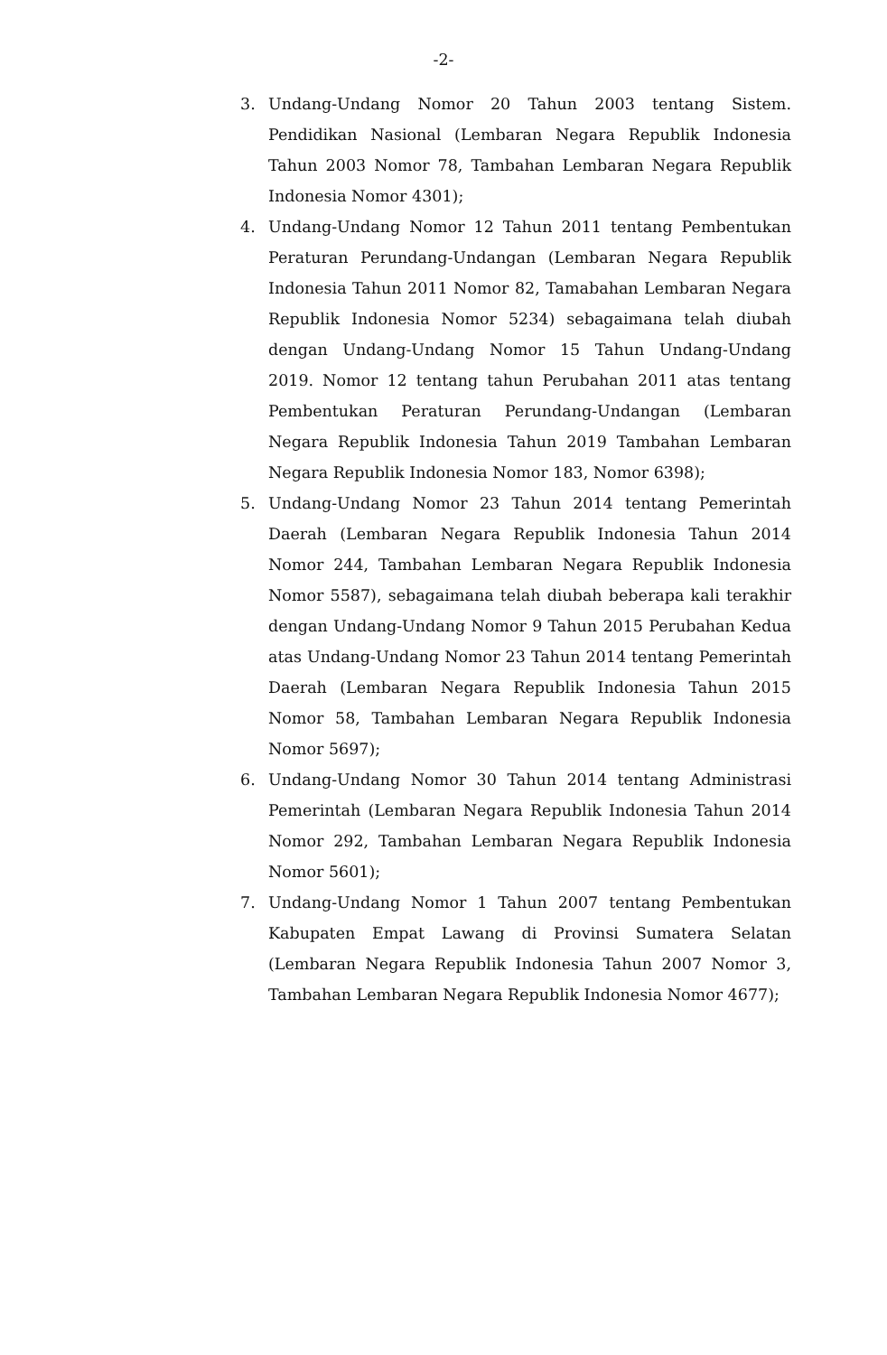-2-
3. Undang-Undang Nomor 20 Tahun 2003 tentang Sistem. Pendidikan Nasional (Lembaran Negara Republik Indonesia Tahun 2003 Nomor 78, Tambahan Lembaran Negara Republik Indonesia Nomor 4301);
4. Undang-Undang Nomor 12 Tahun 2011 tentang Pembentukan Peraturan Perundang-Undangan (Lembaran Negara Republik Indonesia Tahun 2011 Nomor 82, Tamabahan Lembaran Negara Republik Indonesia Nomor 5234) sebagaimana telah diubah dengan Undang-Undang Nomor 15 Tahun Undang-Undang 2019. Nomor 12 tentang tahun Perubahan 2011 atas tentang Pembentukan Peraturan Perundang-Undangan (Lembaran Negara Republik Indonesia Tahun 2019 Tambahan Lembaran Negara Republik Indonesia Nomor 183, Nomor 6398);
5. Undang-Undang Nomor 23 Tahun 2014 tentang Pemerintah Daerah (Lembaran Negara Republik Indonesia Tahun 2014 Nomor 244, Tambahan Lembaran Negara Republik Indonesia Nomor 5587), sebagaimana telah diubah beberapa kali terakhir dengan Undang-Undang Nomor 9 Tahun 2015 Perubahan Kedua atas Undang-Undang Nomor 23 Tahun 2014 tentang Pemerintah Daerah (Lembaran Negara Republik Indonesia Tahun 2015 Nomor 58, Tambahan Lembaran Negara Republik Indonesia Nomor 5697);
6. Undang-Undang Nomor 30 Tahun 2014 tentang Administrasi Pemerintah (Lembaran Negara Republik Indonesia Tahun 2014 Nomor 292, Tambahan Lembaran Negara Republik Indonesia Nomor 5601);
7. Undang-Undang Nomor 1 Tahun 2007 tentang Pembentukan Kabupaten Empat Lawang di Provinsi Sumatera Selatan (Lembaran Negara Republik Indonesia Tahun 2007 Nomor 3, Tambahan Lembaran Negara Republik Indonesia Nomor 4677);